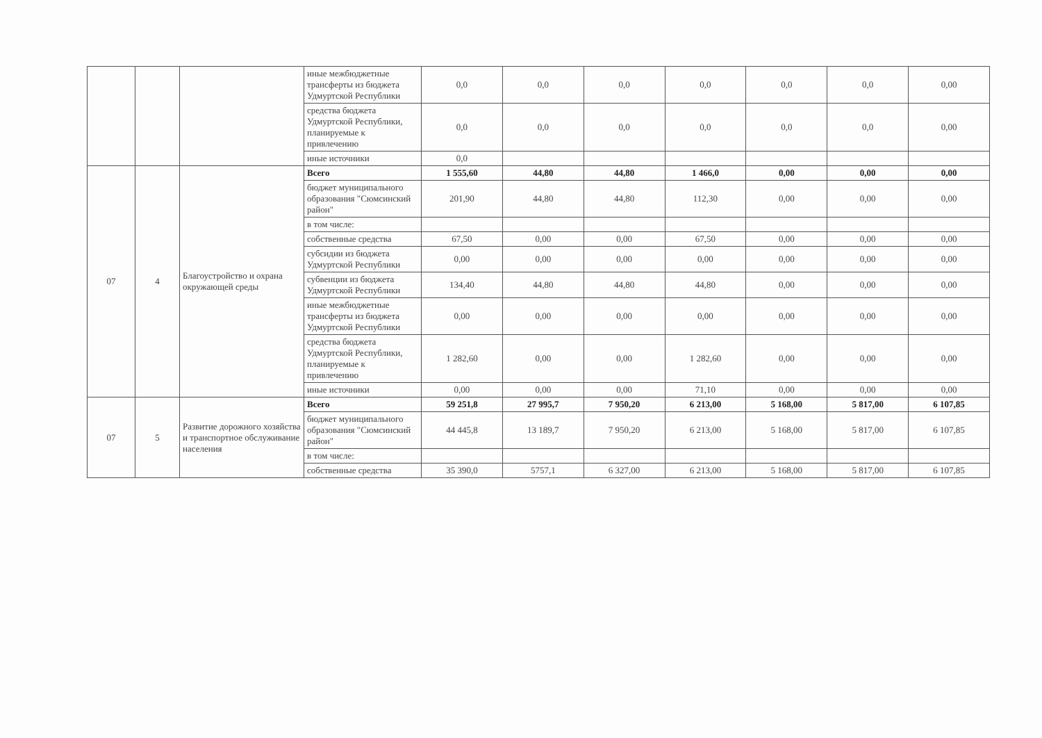| | | | иные межбюджетные трансферты из бюджета Удмуртской Республики | 0,0 | 0,0 | 0,0 | 0,0 | 0,0 | 0,0 | 0,00 |
| | | | средства бюджета Удмуртской Республики, планируемые к привлечению | 0,0 | 0,0 | 0,0 | 0,0 | 0,0 | 0,0 | 0,00 |
| | | | иные источники | 0,0 | | | | | | |
| 07 | 4 | Благоустройство и охрана окружающей среды | Всего | 1 555,60 | 44,80 | 44,80 | 1 466,0 | 0,00 | 0,00 | 0,00 |
| | | | бюджет муниципального образования "Сюмсинский район" | 201,90 | 44,80 | 44,80 | 112,30 | 0,00 | 0,00 | 0,00 |
| | | | в том числе: | | | | | | | |
| | | | собственные средства | 67,50 | 0,00 | 0,00 | 67,50 | 0,00 | 0,00 | 0,00 |
| | | | субсидии из бюджета Удмуртской Республики | 0,00 | 0,00 | 0,00 | 0,00 | 0,00 | 0,00 | 0,00 |
| | | | субвенции из бюджета Удмуртской Республики | 134,40 | 44,80 | 44,80 | 44,80 | 0,00 | 0,00 | 0,00 |
| | | | иные межбюджетные трансферты из бюджета Удмуртской Республики | 0,00 | 0,00 | 0,00 | 0,00 | 0,00 | 0,00 | 0,00 |
| | | | средства бюджета Удмуртской Республики, планируемые к привлечению | 1 282,60 | 0,00 | 0,00 | 1 282,60 | 0,00 | 0,00 | 0,00 |
| | | | иные источники | 0,00 | 0,00 | 0,00 | 71,10 | 0,00 | 0,00 | 0,00 |
| 07 | 5 | Развитие дорожного хозяйства и транспортное обслуживание населения | Всего | 59 251,8 | 27 995,7 | 7 950,20 | 6 213,00 | 5 168,00 | 5 817,00 | 6 107,85 |
| | | | бюджет муниципального образования "Сюмсинский район" | 44 445,8 | 13 189,7 | 7 950,20 | 6 213,00 | 5 168,00 | 5 817,00 | 6 107,85 |
| | | | в том числе: | | | | | | | |
| | | | собственные средства | 35 390,0 | 5757,1 | 6 327,00 | 6 213,00 | 5 168,00 | 5 817,00 | 6 107,85 |